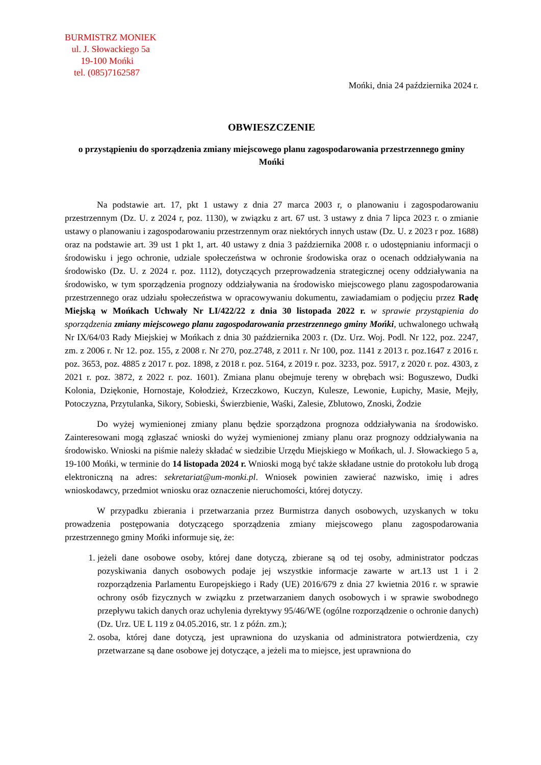BURMISTRZ MONIEK
ul. J. Słowackiego 5a
19-100 Mońki
tel. (085)7162587
Mońki, dnia 24 października 2024 r.
OBWIESZCZENIE
o przystąpieniu do sporządzenia zmiany miejscowego planu zagospodarowania przestrzennego gminy Mońki
Na podstawie art. 17, pkt 1 ustawy z dnia 27 marca 2003 r, o planowaniu i zagospodarowaniu przestrzennym (Dz. U. z 2024 r, poz. 1130), w związku z art. 67 ust. 3 ustawy z dnia 7 lipca 2023 r. o zmianie ustawy o planowaniu i zagospodarowaniu przestrzennym oraz niektórych innych ustaw (Dz. U. z 2023 r poz. 1688) oraz na podstawie art. 39 ust 1 pkt 1, art. 40 ustawy z dnia 3 października 2008 r. o udostępnianiu informacji o środowisku i jego ochronie, udziale społeczeństwa w ochronie środowiska oraz o ocenach oddziaływania na środowisko (Dz. U. z 2024 r. poz. 1112), dotyczących przeprowadzenia strategicznej oceny oddziaływania na środowisko, w tym sporządzenia prognozy oddziaływania na środowisko miejscowego planu zagospodarowania przestrzennego oraz udziału społeczeństwa w opracowywaniu dokumentu, zawiadamiam o podjęciu przez Radę Miejską w Mońkach Uchwały Nr LI/422/22 z dnia 30 listopada 2022 r. w sprawie przystąpienia do sporządzenia zmiany miejscowego planu zagospodarowania przestrzennego gminy Mońki, uchwalonego uchwałą Nr IX/64/03 Rady Miejskiej w Mońkach z dnia 30 października 2003 r. (Dz. Urz. Woj. Podl. Nr 122, poz. 2247, zm. z 2006 r. Nr 12. poz. 155, z 2008 r. Nr 270, poz.2748, z 2011 r. Nr 100, poz. 1141 z 2013 r. poz.1647 z 2016 r. poz. 3653, poz. 4885 z 2017 r. poz. 1898, z 2018 r. poz. 5164, z 2019 r. poz. 3233, poz. 5917, z 2020 r. poz. 4303, z 2021 r. poz. 3872, z 2022 r. poz. 1601). Zmiana planu obejmuje tereny w obrębach wsi: Boguszewo, Dudki Kolonia, Dziękonie, Hornostaje, Kołodzież, Krzeczkowo, Kuczyn, Kulesze, Lewonie, Łupichy, Masie, Mejły, Potoczyzna, Przytulanka, Sikory, Sobieski, Świerzbienie, Waśki, Zalesie, Zblutowo, Znoski, Żodzie
Do wyżej wymienionej zmiany planu będzie sporządzona prognoza oddziaływania na środowisko. Zainteresowani mogą zgłaszać wnioski do wyżej wymienionej zmiany planu oraz prognozy oddziaływania na środowisko. Wnioski na piśmie należy składać w siedzibie Urzędu Miejskiego w Mońkach, ul. J. Słowackiego 5 a, 19-100 Mońki, w terminie do 14 listopada 2024 r. Wnioski mogą być także składane ustnie do protokołu lub drogą elektroniczną na adres: sekretariat@um-monki.pl. Wniosek powinien zawierać nazwisko, imię i adres wnioskodawcy, przedmiot wniosku oraz oznaczenie nieruchomości, której dotyczy.
W przypadku zbierania i przetwarzania przez Burmistrza danych osobowych, uzyskanych w toku prowadzenia postępowania dotyczącego sporządzenia zmiany miejscowego planu zagospodarowania przestrzennego gminy Mońki informuje się, że:
1. jeżeli dane osobowe osoby, której dane dotyczą, zbierane są od tej osoby, administrator podczas pozyskiwania danych osobowych podaje jej wszystkie informacje zawarte w art.13 ust 1 i 2 rozporządzenia Parlamentu Europejskiego i Rady (UE) 2016/679 z dnia 27 kwietnia 2016 r. w sprawie ochrony osób fizycznych w związku z przetwarzaniem danych osobowych i w sprawie swobodnego przepływu takich danych oraz uchylenia dyrektywy 95/46/WE (ogólne rozporządzenie o ochronie danych) (Dz. Urz. UE L 119 z 04.05.2016, str. 1 z późn. zm.);
2. osoba, której dane dotyczą, jest uprawniona do uzyskania od administratora potwierdzenia, czy przetwarzane są dane osobowe jej dotyczące, a jeżeli ma to miejsce, jest uprawniona do